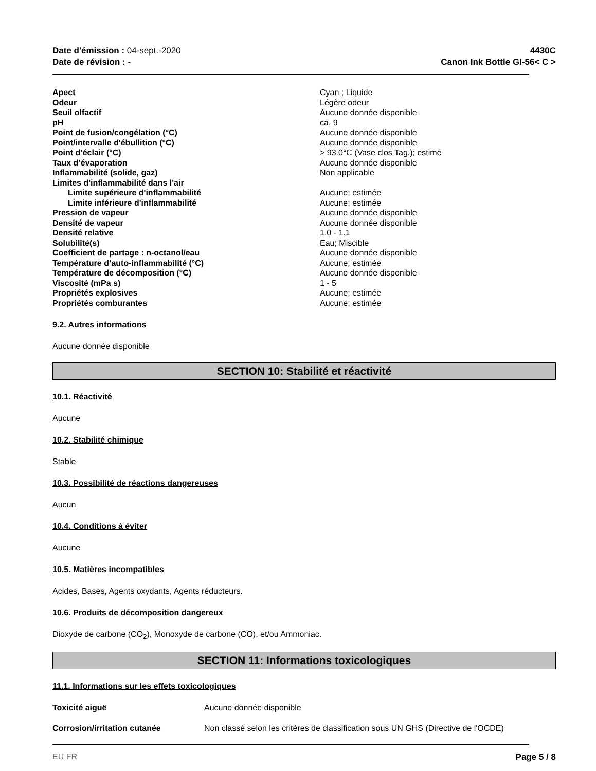Date d'émission : 04-sept.-2020
Date de révision : -
4430C
Canon Ink Bottle GI-56< C >
| Apect | Cyan ; Liquide |
| Odeur | Légère odeur |
| Seuil olfactif | Aucune donnée disponible |
| pH | ca. 9 |
| Point de fusion/congélation (°C) | Aucune donnée disponible |
| Point/intervalle d'ébullition (°C) | Aucune donnée disponible |
| Point d’éclair (°C) | > 93.0°C (Vase clos Tag.); estimé |
| Taux d’évaporation | Aucune donnée disponible |
| Inflammabilité (solide, gaz) | Non applicable |
| Limites d'inflammabilité dans l'air | |
| Limite supérieure d'inflammabilité | Aucune; estimée |
| Limite inférieure d'inflammabilité | Aucune; estimée |
| Pression de vapeur | Aucune donnée disponible |
| Densité de vapeur | Aucune donnée disponible |
| Densité relative | 1.0 - 1.1 |
| Solubilité(s) | Eau; Miscible |
| Coefficient de partage : n-octanol/eau | Aucune donnée disponible |
| Température d’auto-inflammabilité (°C) | Aucune; estimée |
| Température de décomposition (°C) | Aucune donnée disponible |
| Viscosité (mPa s) | 1 - 5 |
| Propriétés explosives | Aucune; estimée |
| Propriétés comburantes | Aucune; estimée |
9.2. Autres informations
Aucune donnée disponible
SECTION 10: Stabilité et réactivité
10.1. Réactivité
Aucune
10.2. Stabilité chimique
Stable
10.3. Possibilité de réactions dangereuses
Aucun
10.4. Conditions à éviter
Aucune
10.5. Matières incompatibles
Acides, Bases, Agents oxydants, Agents réducteurs.
10.6. Produits de décomposition dangereux
Dioxyde de carbone (CO<sub>2</sub>), Monoxyde de carbone (CO), et/ou Ammoniac.
SECTION 11: Informations toxicologiques
11.1. Informations sur les effets toxicologiques
| Toxicité aiguë | Aucune donnée disponible |
| Corrosion/irritation cutanée | Non classé selon les critères de classification sous UN GHS (Directive de l'OCDE) |
EU FR Page 5 / 8